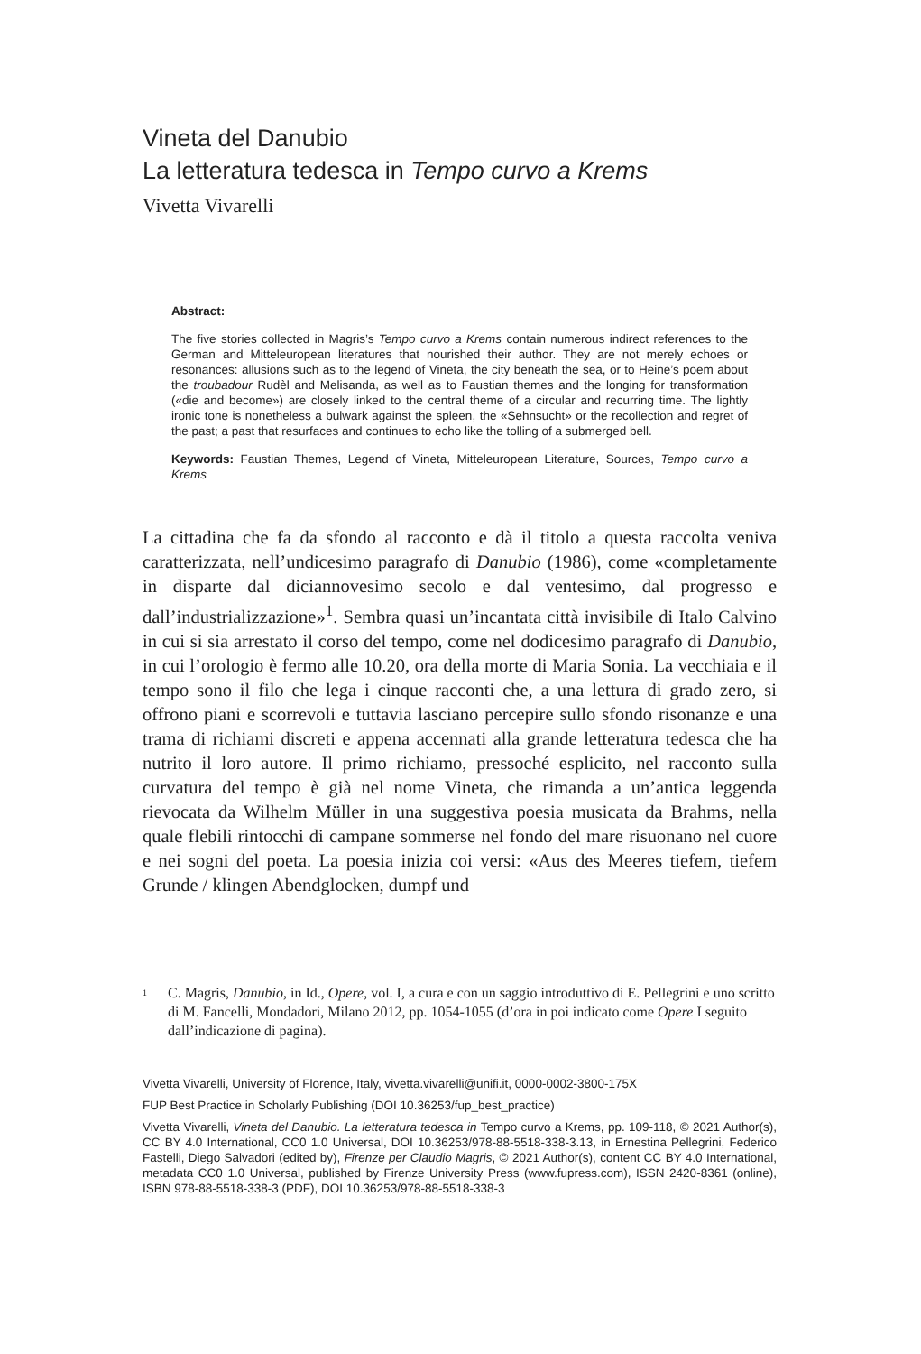Vineta del Danubio
La letteratura tedesca in Tempo curvo a Krems
Vivetta Vivarelli
Abstract:
The five stories collected in Magris’s Tempo curvo a Krems contain numerous indirect references to the German and Mitteleuropean literatures that nourished their author. They are not merely echoes or resonances: allusions such as to the legend of Vineta, the city beneath the sea, or to Heine’s poem about the troubadour Rudèl and Melisanda, as well as to Faustian themes and the longing for transformation («die and become») are closely linked to the central theme of a circular and recurring time. The lightly ironic tone is nonetheless a bulwark against the spleen, the «Sehnsucht» or the recollection and regret of the past; a past that resurfaces and continues to echo like the tolling of a submerged bell.
Keywords: Faustian Themes, Legend of Vineta, Mitteleuropean Literature, Sources, Tempo curvo a Krems
La cittadina che fa da sfondo al racconto e dà il titolo a questa raccolta veniva caratterizzata, nell’undicesimo paragrafo di Danubio (1986), come «completamente in disparte dal diciannovesimo secolo e dal ventesimo, dal progresso e dall’industrializzazione»<sup>1</sup>. Sembra quasi un’incantata città invisibile di Italo Calvino in cui si sia arrestato il corso del tempo, come nel dodicesimo paragrafo di Danubio, in cui l’orologio è fermo alle 10.20, ora della morte di Maria Sonia. La vecchiaia e il tempo sono il filo che lega i cinque racconti che, a una lettura di grado zero, si offrono piani e scorrevoli e tuttavia lasciano percepire sullo sfondo risonanze e una trama di richiami discreti e appena accennati alla grande letteratura tedesca che ha nutrito il loro autore. Il primo richiamo, pressoché esplicito, nel racconto sulla curvatura del tempo è già nel nome Vineta, che rimanda a un’antica leggenda rievocata da Wilhelm Müller in una suggestiva poesia musicata da Brahms, nella quale flebili rintocchi di campane sommerse nel fondo del mare risuonano nel cuore e nei sogni del poeta. La poesia inizia coi versi: «Aus des Meeres tiefem, tiefem Grunde / klingen Abendglocken, dumpf und
<sup>1</sup> C. Magris, Danubio, in Id., Opere, vol. I, a cura e con un saggio introduttivo di E. Pellegrini e uno scritto di M. Fancelli, Mondadori, Milano 2012, pp. 1054-1055 (d’ora in poi indicato come Opere I seguito dall’indicazione di pagina).
Vivetta Vivarelli, University of Florence, Italy, vivetta.vivarelli@unifi.it, 0000-0002-3800-175X
FUP Best Practice in Scholarly Publishing (DOI 10.36253/fup_best_practice)
Vivetta Vivarelli, Vineta del Danubio. La letteratura tedesca in Tempo curvo a Krems, pp. 109-118, © 2021 Author(s), CC BY 4.0 International, CC0 1.0 Universal, DOI 10.36253/978-88-5518-338-3.13, in Ernestina Pellegrini, Federico Fastelli, Diego Salvadori (edited by), Firenze per Claudio Magris, © 2021 Author(s), content CC BY 4.0 International, metadata CC0 1.0 Universal, published by Firenze University Press (www.fupress.com), ISSN 2420-8361 (online), ISBN 978-88-5518-338-3 (PDF), DOI 10.36253/978-88-5518-338-3